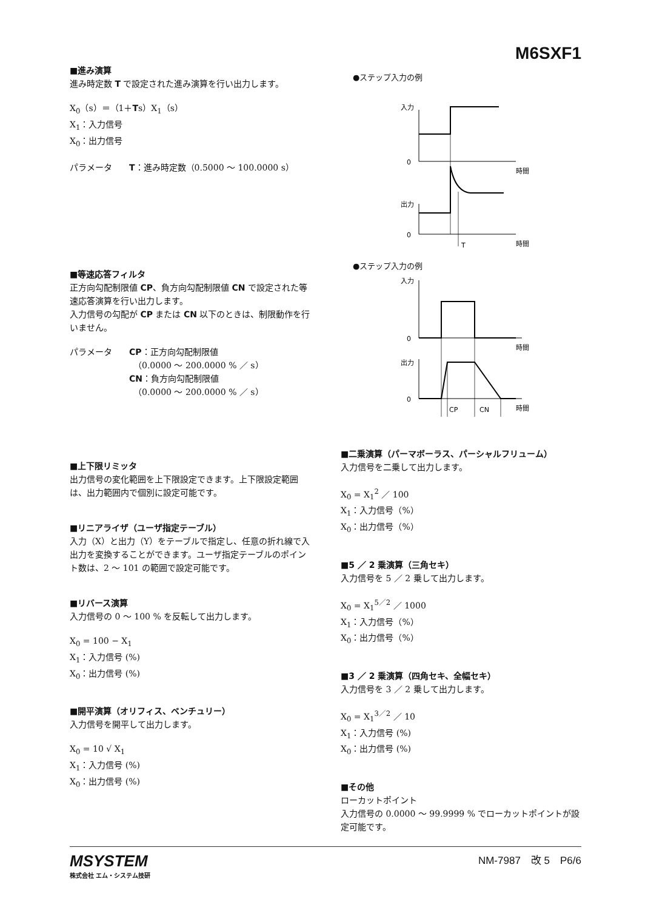M6SXF1
■進み演算
進み時定数 T で設定された進み演算を行い出力します。
X<sub>0</sub>（s）＝（1＋Ts）X<sub>1</sub>（s）
X<sub>1</sub>：入力信号
X<sub>0</sub>：出力信号
パラメータ　　T：進み時定数（0.5000 ～ 100.0000 s）
■等速応答フィルタ
正方向勾配制限値 CP、負方向勾配制限値 CN で設定された等速応答演算を行い出力します。
入力信号の勾配が CP または CN 以下のときは、制限動作を行いません。
パラメータ　　CP：正方向勾配制限値
　　　　　　　　（0.0000 ～ 200.0000 % ／ s）
　　　　　　　CN：負方向勾配制限値
　　　　　　　　（0.0000 ～ 200.0000 % ／ s）
■上下限リミッタ
出力信号の変化範囲を上下限設定できます。上下限設定範囲は、出力範囲内で個別に設定可能です。
■リニアライザ（ユーザ指定テーブル）
入力（X）と出力（Y）をテーブルで指定し、任意の折れ線で入出力を変換することができます。ユーザ指定テーブルのポイント数は、2 ～ 101 の範囲で設定可能です。
■リバース演算
入力信号の 0 ～ 100 % を反転して出力します。
X<sub>0</sub> = 100 − X<sub>1</sub>
X<sub>1</sub>：入力信号 (%)
X<sub>0</sub>：出力信号 (%)
■開平演算（オリフィス、ベンチュリー）
入力信号を開平して出力します。
X<sub>0</sub> = 10 √ X<sub>1</sub>
X<sub>1</sub>：入力信号 (%)
X<sub>0</sub>：出力信号 (%)
●ステップ入力の例
入力
0
時間
出力
0
時間
T
●ステップ入力の例
入力
0
時間
出力
0
時間
CP
CN
■二乗演算（パーマボーラス、パーシャルフリューム）
入力信号を二乗して出力します。
X<sub>0</sub> = X<sub>1</sub><sup>2</sup> ／ 100
X<sub>1</sub>：入力信号（%）
X<sub>0</sub>：出力信号（%）
■5 ／ 2 乗演算（三角セキ）
入力信号を 5 ／ 2 乗して出力します。
X<sub>0</sub> = X<sub>1</sub><sup>5／2</sup> ／ 1000
X<sub>1</sub>：入力信号（%）
X<sub>0</sub>：出力信号（%）
■3 ／ 2 乗演算（四角セキ、全幅セキ）
入力信号を 3 ／ 2 乗して出力します。
X<sub>0</sub> = X<sub>1</sub><sup>3／2</sup> ／ 10
X<sub>1</sub>：入力信号 (%)
X<sub>0</sub>：出力信号 (%)
■その他
ローカットポイント
入力信号の 0.0000 ～ 99.9999 % でローカットポイントが設定可能です。
MSYSTEM
株式会社 エム・システム技研
NM-7987　改 5　P6/6